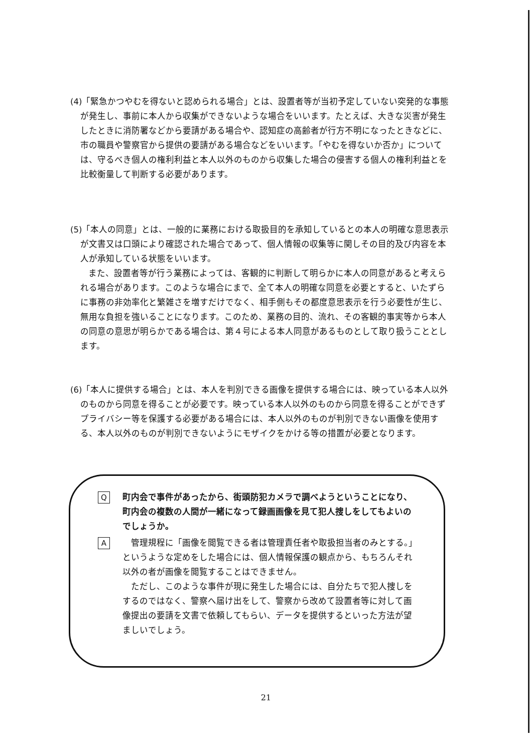(4)「緊急かつやむを得ないと認められる場合」とは、設置者等が当初予定していない突発的な事態が発生し、事前に本人から収集ができないような場合をいいます。たとえば、大きな災害が発生したときに消防署などから要請がある場合や、認知症の高齢者が行方不明になったときなどに、市の職員や警察官から提供の要請がある場合などをいいます。「やむを得ないか否か」については、守るべき個人の権利利益と本人以外のものから収集した場合の侵害する個人の権利利益とを比較衡量して判断する必要があります。
(5)「本人の同意」とは、一般的に業務における取扱目的を承知しているとの本人の明確な意思表示が文書又は口頭により確認された場合であって、個人情報の収集等に関しその目的及び内容を本人が承知している状態をいいます。
また、設置者等が行う業務によっては、客観的に判断して明らかに本人の同意があると考えられる場合があります。このような場合にまで、全て本人の明確な同意を必要とすると、いたずらに事務の非効率化と繁雑さを増すだけでなく、相手側もその都度意思表示を行う必要性が生じ、無用な負担を強いることになります。このため、業務の目的、流れ、その客観的事実等から本人の同意の意思が明らかである場合は、第４号による本人同意があるものとして取り扱うこととします。
(6)「本人に提供する場合」とは、本人を判別できる画像を提供する場合には、映っている本人以外のものから同意を得ることが必要です。映っている本人以外のものから同意を得ることができずプライバシー等を保護する必要がある場合には、本人以外のものが判別できない画像を使用する、本人以外のものが判別できないようにモザイクをかける等の措置が必要となります。
Q
町内会で事件があったから、街頭防犯カメラで調べようということになり、町内会の複数の人間が一緒になって録画画像を見て犯人捜しをしてもよいのでしょうか。
A
　管理規程に「画像を閲覧できる者は管理責任者や取扱担当者のみとする。」というような定めをした場合には、個人情報保護の観点から、もちろんそれ以外の者が画像を閲覧することはできません。
　ただし、このような事件が現に発生した場合には、自分たちで犯人捜しをするのではなく、警察へ届け出をして、警察から改めて設置者等に対して画像提出の要請を文書で依頼してもらい、データを提供するといった方法が望ましいでしょう。
21